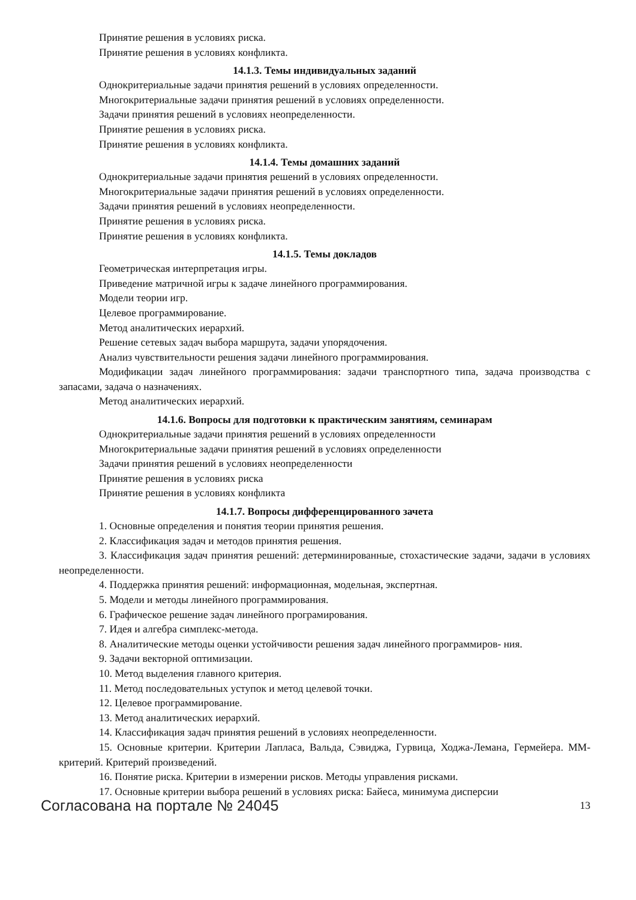Принятие решения в условиях риска.
Принятие решения в условиях конфликта.
14.1.3. Темы индивидуальных заданий
Однокритериальные задачи принятия решений в условиях определенности.
Многокритериальные задачи принятия решений в условиях определенности.
Задачи принятия решений в условиях неопределенности.
Принятие решения в условиях риска.
Принятие решения в условиях конфликта.
14.1.4. Темы домашних заданий
Однокритериальные задачи принятия решений в условиях определенности.
Многокритериальные задачи принятия решений в условиях определенности.
Задачи принятия решений в условиях неопределенности.
Принятие решения в условиях риска.
Принятие решения в условиях конфликта.
14.1.5. Темы докладов
Геометрическая интерпретация игры.
Приведение матричной игры к задаче линейного программирования.
Модели теории игр.
Целевое программирование.
Метод аналитических иерархий.
Решение сетевых задач выбора маршрута, задачи упорядочения.
Анализ чувствительности решения задачи линейного программирования.
Модификации задач линейного программирования: задачи транспортного типа, задача производства с запасами, задача о назначениях.
Метод аналитических иерархий.
14.1.6. Вопросы для подготовки к практическим занятиям, семинарам
Однокритериальные задачи принятия решений в условиях определенности
Многокритериальные задачи принятия решений в условиях определенности
Задачи принятия решений в условиях неопределенности
Принятие решения в условиях риска
Принятие решения в условиях конфликта
14.1.7. Вопросы дифференцированного зачета
1. Основные определения и понятия теории принятия решения.
2. Классификация задач и методов принятия решения.
3. Классификация задач принятия решений: детерминированные, стохастические задачи, задачи в условиях неопределенности.
4. Поддержка принятия решений: информационная, модельная, экспертная.
5. Модели и методы линейного программирования.
6. Графическое решение задач линейного програмирования.
7. Идея и алгебра симплекс-метода.
8. Аналитические методы оценки устойчивости решения задач линейного программиров- ния.
9. Задачи векторной оптимизации.
10. Метод выделения главного критерия.
11. Метод последовательных уступок и метод целевой точки.
12. Целевое программирование.
13. Метод аналитических иерархий.
14. Классификация задач принятия решений в условиях неопределенности.
15. Основные критерии. Критерии Лапласа, Вальда, Сэвиджа, Гурвица, Ходжа-Лемана, Гермейера. ММ-критерий. Критерий произведений.
16. Понятие риска. Критерии в измерении рисков. Методы управления рисками.
17. Основные критерии выбора решений в условиях риска: Байеса, минимума дисперсии
Согласована на портале № 24045 13